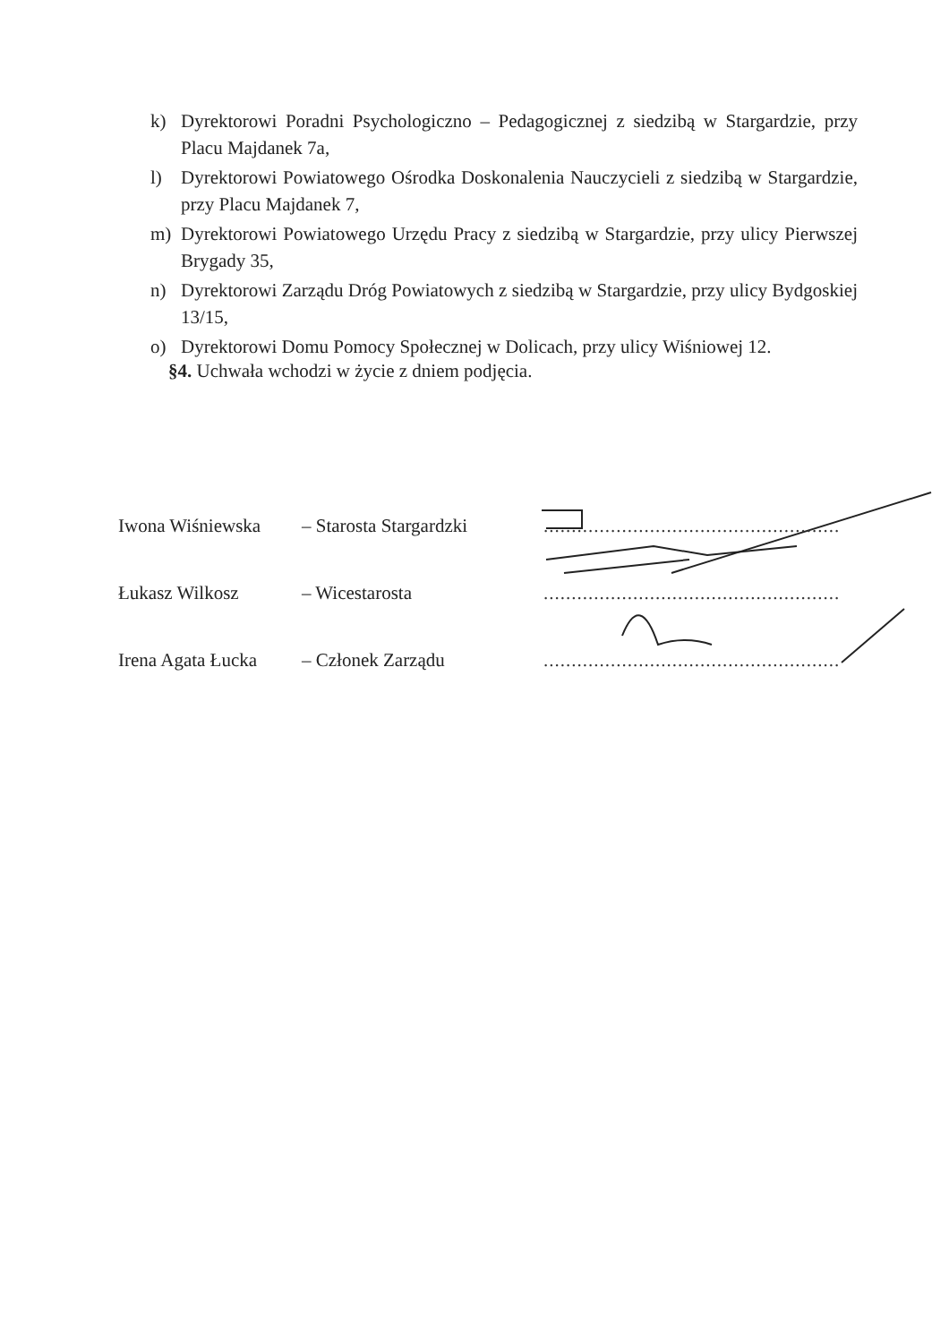k) Dyrektorowi Poradni Psychologiczno – Pedagogicznej z siedzibą w Stargardzie, przy Placu Majdanek 7a,
l) Dyrektorowi Powiatowego Ośrodka Doskonalenia Nauczycieli z siedzibą w Stargardzie, przy Placu Majdanek 7,
m) Dyrektorowi Powiatowego Urzędu Pracy z siedzibą w Stargardzie, przy ulicy Pierwszej Brygady 35,
n) Dyrektorowi Zarządu Dróg Powiatowych z siedzibą w Stargardzie, przy ulicy Bydgoskiej 13/15,
o) Dyrektorowi Domu Pomocy Społecznej w Dolicach, przy ulicy Wiśniowej 12.
§4. Uchwała wchodzi w życie z dniem podjęcia.
Iwona Wiśniewska – Starosta Stargardzki.....................................................
Łukasz Wilkosz – Wicestarosta.....................................................
Irena Agata Łucka – Członek Zarządu.....................................................